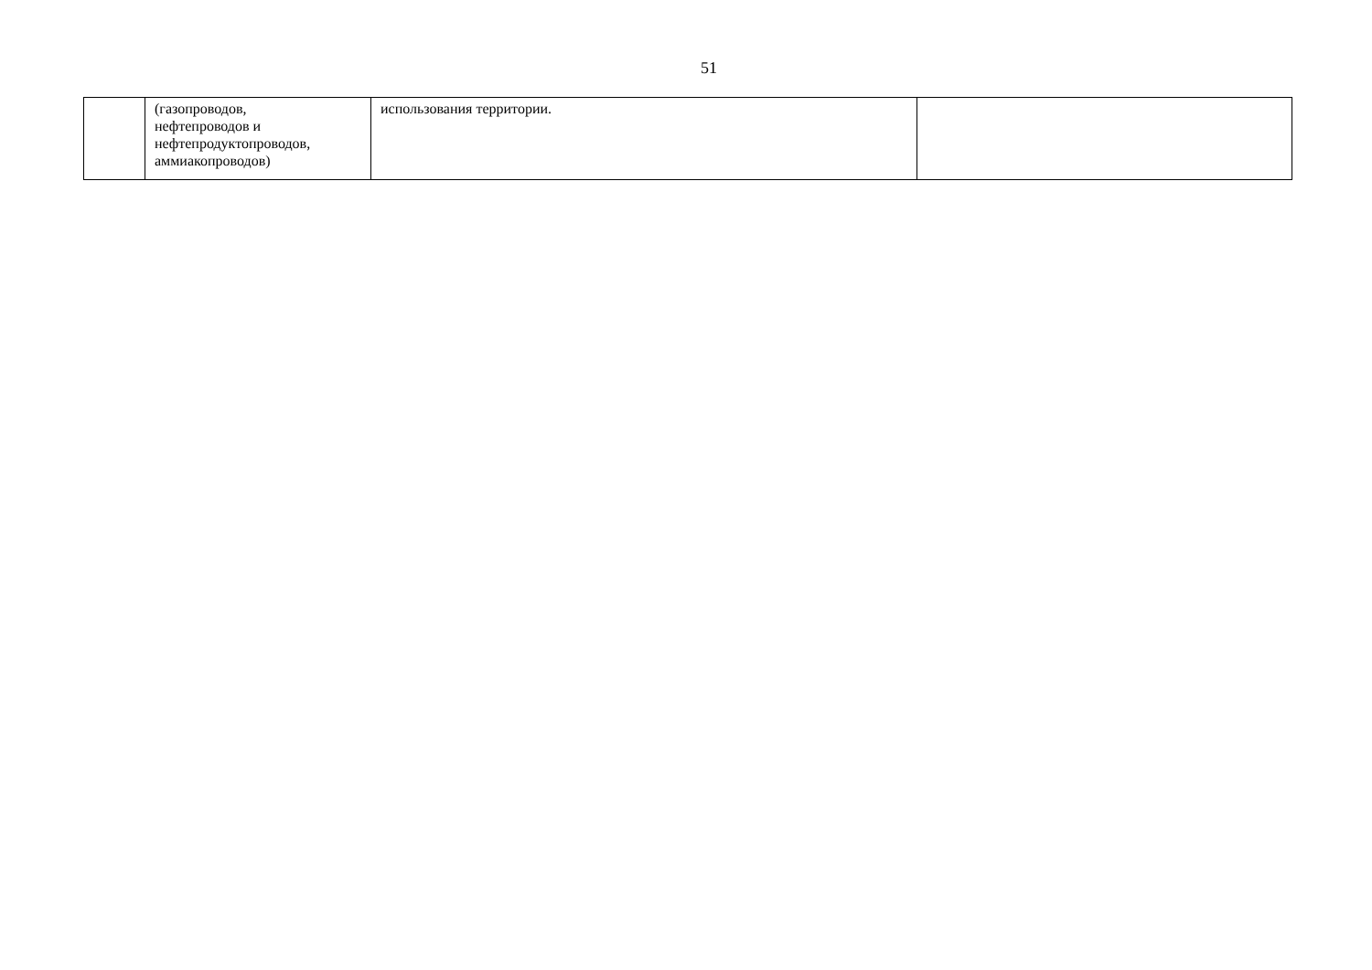51
| | (газопроводов, нефтепроводов и нефтепродуктопроводов, аммиакопроводов) | использования территории. | |